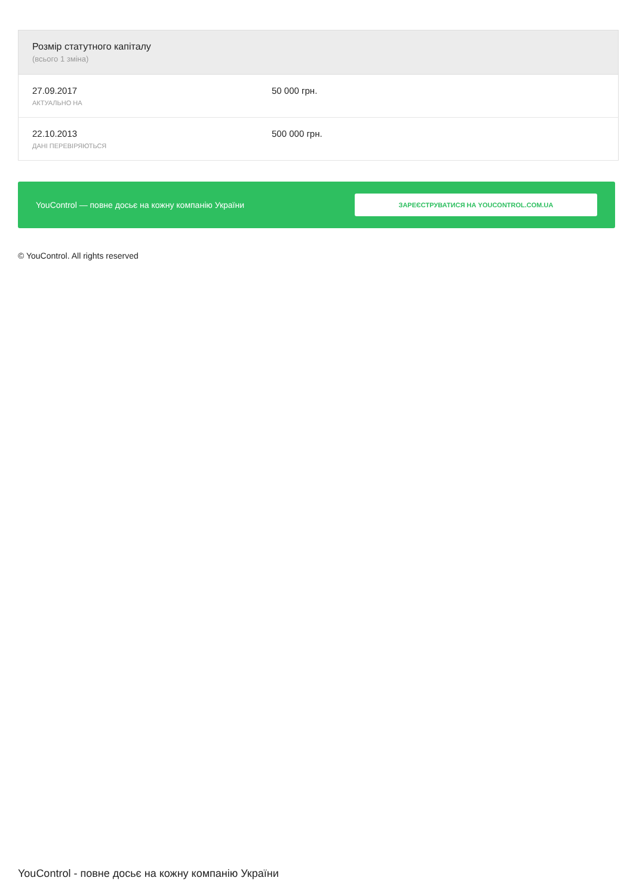| Розмір статутного капіталу (всього 1 зміна) | |
| --- | --- |
| 27.09.2017 АКТУАЛЬНО НА | 50 000 грн. |
| 22.10.2013 ДАНІ ПЕРЕВІРЯЮТЬСЯ | 500 000 грн. |
YouControl — повне досьє на кожну компанію України ЗАРЕЄСТРУВАТИСЯ НА YOUCONTROL.COM.UA
© YouControl. All rights reserved
YouControl - повне досьє на кожну компанію України